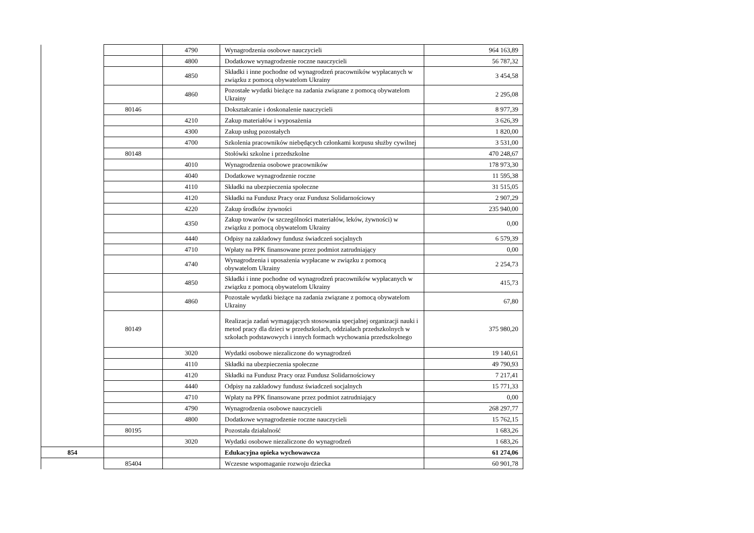| | | 4790 | Wynagrodzenia osobowe nauczycieli | 964 163,89 |
| | | 4800 | Dodatkowe wynagrodzenie roczne nauczycieli | 56 787,32 |
| | | 4850 | Składki i inne pochodne od wynagrodzeń pracowników wypłacanych w związku z pomocą obywatelom Ukrainy | 3 454,58 |
| | | 4860 | Pozostałe wydatki bieżące na zadania związane z pomocą obywatelom Ukrainy | 2 295,08 |
| | 80146 | | Dokształcanie i doskonalenie nauczycieli | 8 977,39 |
| | | 4210 | Zakup materiałów i wyposażenia | 3 626,39 |
| | | 4300 | Zakup usług pozostałych | 1 820,00 |
| | | 4700 | Szkolenia pracowników niebędących członkami korpusu służby cywilnej | 3 531,00 |
| | 80148 | | Stołówki szkolne i przedszkolne | 470 248,67 |
| | | 4010 | Wynagrodzenia osobowe pracowników | 178 973,30 |
| | | 4040 | Dodatkowe wynagrodzenie roczne | 11 595,38 |
| | | 4110 | Składki na ubezpieczenia społeczne | 31 515,05 |
| | | 4120 | Składki na Fundusz Pracy oraz Fundusz Solidarnościowy | 2 907,29 |
| | | 4220 | Zakup środków żywności | 235 940,00 |
| | | 4350 | Zakup towarów (w szczególności materiałów, leków, żywności) w związku z pomocą obywatelom Ukrainy | 0,00 |
| | | 4440 | Odpisy na zakładowy fundusz świadczeń socjalnych | 6 579,39 |
| | | 4710 | Wpłaty na PPK finansowane przez podmiot zatrudniający | 0,00 |
| | | 4740 | Wynagrodzenia i uposażenia wypłacane w związku z pomocą obywatelom Ukrainy | 2 254,73 |
| | | 4850 | Składki i inne pochodne od wynagrodzeń pracowników wypłacanych w związku z pomocą obywatelom Ukrainy | 415,73 |
| | | 4860 | Pozostałe wydatki bieżące na zadania związane z pomocą obywatelom Ukrainy | 67,80 |
| | 80149 | | Realizacja zadań wymagających stosowania specjalnej organizacji nauki i metod pracy dla dzieci w przedszkolach, oddziałach przedszkolnych w szkołach podstawowych i innych formach wychowania przedszkolnego | 375 980,20 |
| | | 3020 | Wydatki osobowe niezaliczone do wynagrodzeń | 19 140,61 |
| | | 4110 | Składki na ubezpieczenia społeczne | 49 790,93 |
| | | 4120 | Składki na Fundusz Pracy oraz Fundusz Solidarnościowy | 7 217,41 |
| | | 4440 | Odpisy na zakładowy fundusz świadczeń socjalnych | 15 771,33 |
| | | 4710 | Wpłaty na PPK finansowane przez podmiot zatrudniający | 0,00 |
| | | 4790 | Wynagrodzenia osobowe nauczycieli | 268 297,77 |
| | | 4800 | Dodatkowe wynagrodzenie roczne nauczycieli | 15 762,15 |
| | 80195 | | Pozostała działalność | 1 683,26 |
| | | 3020 | Wydatki osobowe niezaliczone do wynagrodzeń | 1 683,26 |
| 854 | | | Edukacyjna opieka wychowawcza | 61 274,06 |
| | 85404 | | Wczesne wspomaganie rozwoju dziecka | 60 901,78 |